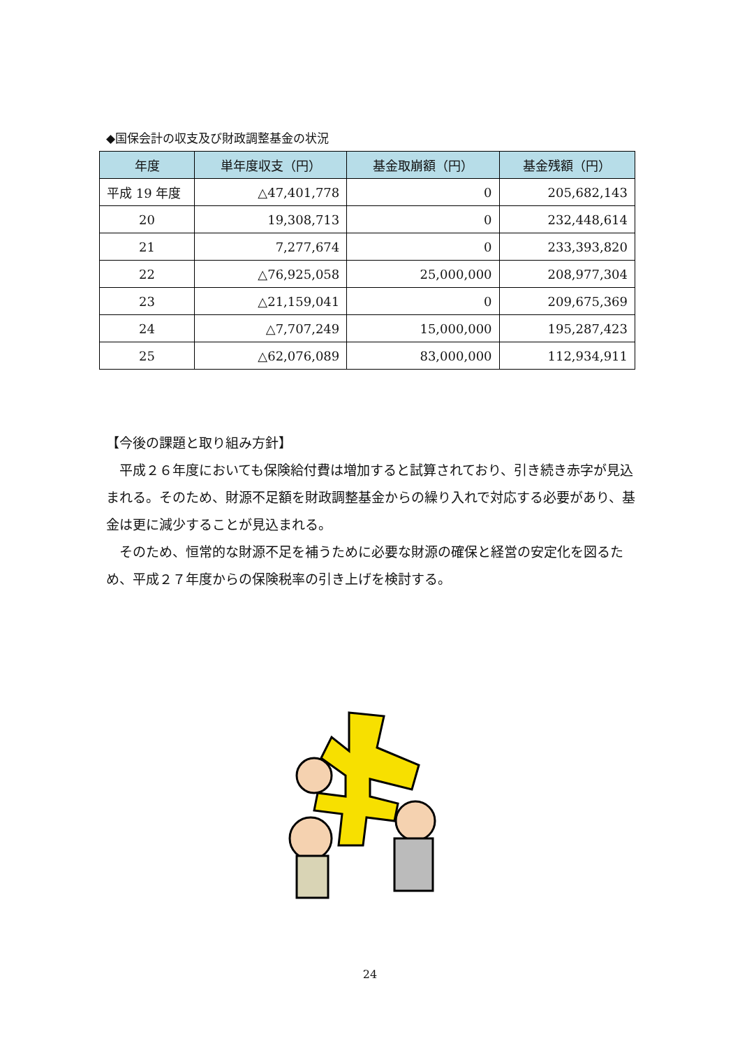◆国保会計の収支及び財政調整基金の状況
| 年度 | 単年度収支（円） | 基金取崩額（円） | 基金残額（円） |
| --- | --- | --- | --- |
| 平成 19 年度 | △47,401,778 | 0 | 205,682,143 |
| 20 | 19,308,713 | 0 | 232,448,614 |
| 21 | 7,277,674 | 0 | 233,393,820 |
| 22 | △76,925,058 | 25,000,000 | 208,977,304 |
| 23 | △21,159,041 | 0 | 209,675,369 |
| 24 | △7,707,249 | 15,000,000 | 195,287,423 |
| 25 | △62,076,089 | 83,000,000 | 112,934,911 |
【今後の課題と取り組み方針】
　平成２６年度においても保険給付費は増加すると試算されており、引き続き赤字が見込まれる。そのため、財源不足額を財政調整基金からの繰り入れで対応する必要があり、基金は更に減少することが見込まれる。
　そのため、恒常的な財源不足を補うために必要な財源の確保と経営の安定化を図るため、平成２７年度からの保険税率の引き上げを検討する。
24